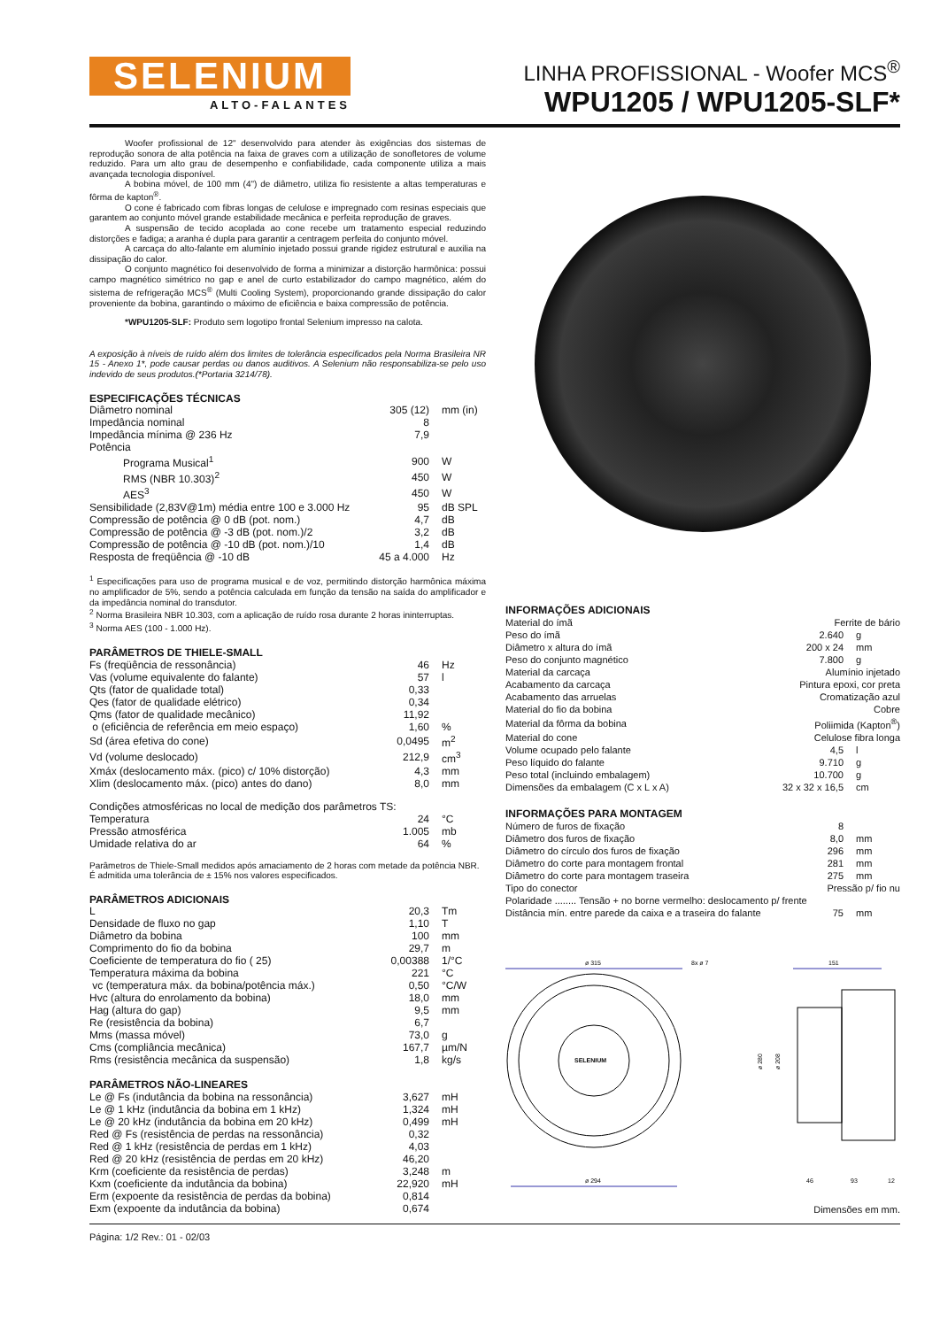SELENIUM
ALTO-FALANTES
LINHA PROFISSIONAL - Woofer MCS<sup>®</sup>
WPU1205 / WPU1205-SLF*
Woofer profissional de 12" desenvolvido para atender às exigências dos sistemas de reprodução sonora de alta potência na faixa de graves com a utilização de sonofletores de volume reduzido. Para um alto grau de desempenho e confiabilidade, cada componente utiliza a mais avançada tecnologia disponível.
A bobina móvel, de 100 mm (4") de diâmetro, utiliza fio resistente a altas temperaturas e fôrma de kapton<sup>®</sup>.
O cone é fabricado com fibras longas de celulose e impregnado com resinas especiais que garantem ao conjunto móvel grande estabilidade mecânica e perfeita reprodução de graves.
A suspensão de tecido acoplada ao cone recebe um tratamento especial reduzindo distorções e fadiga; a aranha é dupla para garantir a centragem perfeita do conjunto móvel.
A carcaça do alto-falante em alumínio injetado possui grande rigidez estrutural e auxilia na dissipação do calor.
O conjunto magnético foi desenvolvido de forma a minimizar a distorção harmônica: possui campo magnético simétrico no gap e anel de curto estabilizador do campo magnético, além do sistema de refrigeração MCS<sup>®</sup> (Multi Cooling System), proporcionando grande dissipação do calor proveniente da bobina, garantindo o máximo de eficiência e baixa compressão de potência.
*WPU1205-SLF: Produto sem logotipo frontal Selenium impresso na calota.
A exposição à níveis de ruído além dos limites de tolerância especificados pela Norma Brasileira NR 15 - Anexo 1*, pode causar perdas ou danos auditivos. A Selenium não responsabiliza-se pelo uso indevido de seus produtos.(*Portaria 3214/78).
ESPECIFICAÇÕES TÉCNICAS
| Diâmetro nominal | 305 (12) | mm (in) |
| Impedância nominal | 8 | |
| Impedância mínima @ 236 Hz | 7,9 | |
| Potência | | |
| Programa Musical<sup>1</sup> | 900 | W |
| RMS (NBR 10.303)<sup>2</sup> | 450 | W |
| AES<sup>3</sup> | 450 | W |
| Sensibilidade (2,83V@1m) média entre 100 e 3.000 Hz | 95 | dB SPL |
| Compressão de potência @ 0 dB (pot. nom.) | 4,7 | dB |
| Compressão de potência @ -3 dB (pot. nom.)/2 | 3,2 | dB |
| Compressão de potência @ -10 dB (pot. nom.)/10 | 1,4 | dB |
| Resposta de freqüência @ -10 dB | 45 a 4.000 | Hz |
<sup>1</sup> Especificações para uso de programa musical e de voz, permitindo distorção harmônica máxima no amplificador de 5%, sendo a potência calculada em função da tensão na saída do amplificador e da impedância nominal do transdutor.
<sup>2</sup> Norma Brasileira NBR 10.303, com a aplicação de ruído rosa durante 2 horas ininterruptas.
<sup>3</sup> Norma AES (100 - 1.000 Hz).
PARÂMETROS DE THIELE-SMALL
| Fs (freqüência de ressonância) | 46 | Hz |
| Vas (volume equivalente do falante) | 57 | l |
| Qts (fator de qualidade total) | 0,33 | |
| Qes (fator de qualidade elétrico) | 0,34 | |
| Qms (fator de qualidade mecânico) | 11,92 | |
| o (eficiência de referência em meio espaço) | 1,60 | % |
| Sd (área efetiva do cone) | 0,0495 | m<sup>2</sup> |
| Vd (volume deslocado) | 212,9 | cm<sup>3</sup> |
| Xmáx (deslocamento máx. (pico) c/ 10% distorção) | 4,3 | mm |
| Xlim (deslocamento máx. (pico) antes do dano) | 8,0 | mm |
| Condições atmosféricas no local de medição dos parâmetros TS: | | |
| Temperatura | 24 | °C |
| Pressão atmosférica | 1.005 | mb |
| Umidade relativa do ar | 64 | % |
Parâmetros de Thiele-Small medidos após amaciamento de 2 horas com metade da potência NBR.
É admitida uma tolerância de ± 15% nos valores especificados.
PARÂMETROS ADICIONAIS
| L | 20,3 | Tm |
| Densidade de fluxo no gap | 1,10 | T |
| Diâmetro da bobina | 100 | mm |
| Comprimento do fio da bobina | 29,7 | m |
| Coeficiente de temperatura do fio ( 25) | 0,00388 | 1/°C |
| Temperatura máxima da bobina | 221 | °C |
| vc (temperatura máx. da bobina/potência máx.) | 0,50 | °C/W |
| Hvc (altura do enrolamento da bobina) | 18,0 | mm |
| Hag (altura do gap) | 9,5 | mm |
| Re (resistência da bobina) | 6,7 | |
| Mms (massa móvel) | 73,0 | g |
| Cms (compliância mecânica) | 167,7 | µm/N |
| Rms (resistência mecânica da suspensão) | 1,8 | kg/s |
PARÂMETROS NÃO-LINEARES
| Le @ Fs (indutância da bobina na ressonância) | 3,627 | mH |
| Le @ 1 kHz (indutância da bobina em 1 kHz) | 1,324 | mH |
| Le @ 20 kHz (indutância da bobina em 20 kHz) | 0,499 | mH |
| Red @ Fs (resistência de perdas na ressonância) | 0,32 | |
| Red @ 1 kHz (resistência de perdas em 1 kHz) | 4,03 | |
| Red @ 20 kHz (resistência de perdas em 20 kHz) | 46,20 | |
| Krm (coeficiente da resistência de perdas) | 3,248 | m |
| Kxm (coeficiente da indutância da bobina) | 22,920 | mH |
| Erm (expoente da resistência de perdas da bobina) | 0,814 | |
| Exm (expoente da indutância da bobina) | 0,674 | |
INFORMAÇÕES ADICIONAIS
| Material do ímã | Ferrite de bário | |
| Peso do ímã | 2.640 | g |
| Diâmetro x altura do ímã | 200 x 24 | mm |
| Peso do conjunto magnético | 7.800 | g |
| Material da carcaça | Alumínio injetado | |
| Acabamento da carcaça | Pintura epoxi, cor preta | |
| Acabamento das arruelas | Cromatização azul | |
| Material do fio da bobina | Cobre | |
| Material da fôrma da bobina | Poliimida (Kapton<sup>®</sup>) | |
| Material do cone | Celulose fibra longa | |
| Volume ocupado pelo falante | 4,5 | l |
| Peso líquido do falante | 9.710 | g |
| Peso total (incluindo embalagem) | 10.700 | g |
| Dimensões da embalagem (C x L x A) | 32 x 32 x 16,5 | cm |
INFORMAÇÕES PARA MONTAGEM
| Número de furos de fixação | 8 | |
| Diâmetro dos furos de fixação | 8,0 | mm |
| Diâmetro do círculo dos furos de fixação | 296 | mm |
| Diâmetro do corte para montagem frontal | 281 | mm |
| Diâmetro do corte para montagem traseira | 275 | mm |
| Tipo do conector | Pressão p/ fio nu | |
| Polaridade ........ Tensão + no borne vermelho: deslocamento p/ frente | | |
| Distância mín. entre parede da caixa e a traseira do falante | 75 | mm |
ø 315
8x ø 7
SELENIUM
ø 294
151
ø 280
ø 208
46
93
12
Dimensões em mm.
Página: 1/2 Rev.: 01 - 02/03